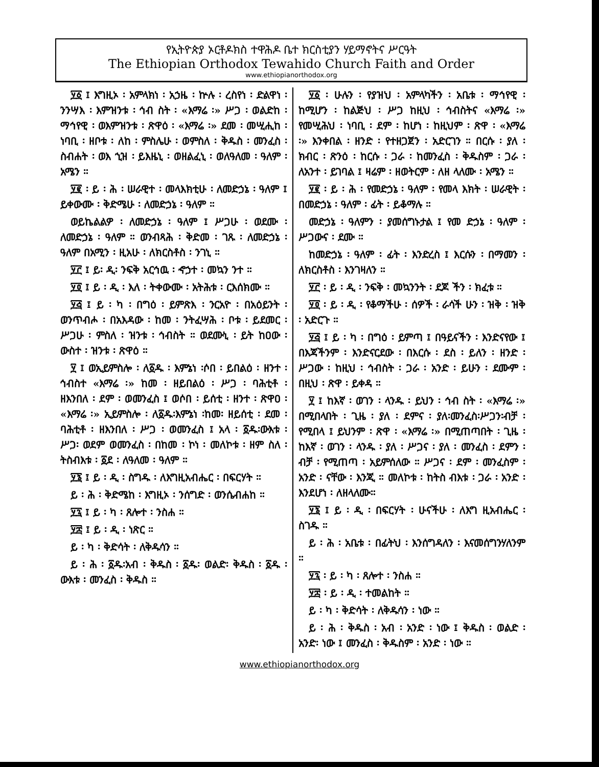የኢትዮጵያ ኦርቶዶክስ ተዋሕዶ ቤተ ክርስቲያን ሃይማኖትና ሥርዓት
The Ethiopian Orthodox Tewahido Church Faith and Order
www.ethiopianorthodox.org
፶፩ ፤ እግዚኦ ፡ አምላክነ ፡ አኃዜ ፡ ኵሉ ፡ ረስየነ ፡ ድልዋነ ፡ ንንሣእ ፡ እምዝንቱ ፡ ኅብ ስት ፡ «እማሬ ፡» ሥጋ ፡ ወልድከ ፡ ማኅየዊ ፡ ወእምዝንቱ ፡ ጽዋዕ ፡ «እማሬ ፡» ደመ ፡ መሢሒከ ፡ ነባቢ ፡ ዘቦቱ ፡ ለከ ፡ ምስሌሁ ፡ ወምስለ ፡ ቅዱስ ፡ መንፈስ ፡ ስብሐት ፡ ወእ ኂዝ ፡ ይእዜኒ ፡ ወዘልፈኒ ፡ ወለዓለመ ፡ ዓለም ፡ አሜን ።
፶፪ ፡ ይ ፡ ሕ ፡ ሠራዊተ ፡ መላእክቲሁ ፡ ለመድኃኔ ፡ ዓለም ፤ ይቀውሙ ፡ ቅድሜሁ ፡ ለመድኃኔ ፡ ዓለም ።
ወይኬልልዎ ፡ ለመድኃኔ ፡ ዓለም ፤ ሥጋሁ ፡ ወደሙ ፡ ለመድኃኔ ፡ ዓለም ። ወንብጻሕ ፡ ቅድመ ፡ ገጹ ፡ ለመድኃኔ ፡ዓለም በአሚን ፡ ዚአሁ ፡ ለክርስቶስ ፡ ንገኒ ።
፶፫ ፤ ይ፡ ዲ፡ ንፍቅ አርኅዉ ፡ ኆኃተ ፡ መኳን ንተ ።
፶፬ ፤ ይ ፡ ዲ ፡ እለ ፡ ትቀውሙ ፡ አትሕቱ ፡ ርእሰክሙ ።
፶፭ ፤ ይ ፡ ካ ፡ በግዕ ፡ ይምጽእ ፡ ንርአዮ ፡ በአዕይንት ፡ ወንጥብሖ ፡ በአእዳው ፡ ከመ ፡ ንትፈሣሕ ፡ ቦቱ ፡ ይደመር ፡ ሥጋሁ ፡ ምስለ ፡ ዝንቱ ፡ ኅብስት ። ወደሙኒ ፡ ይት ከዐው ፡ ውስተ ፡ ዝንቱ ፡ ጽዋዕ ።
፶ ፤ ወኢይምስሎ ፡ ለ፩ዱ ፡ እምኔነ ፡ሶበ ፡ ይበልዕ ፡ ዘንተ ፡ ኅብስተ «እማሬ ፡» ከመ ፡ ዘይበልዕ ፡ ሥጋ ፡ ባሕቲቶ ፡ ዘእንበለ ፡ ደም ፡ ወመንፈስ ፤ ወሶበ ፡ ይሰቲ ፡ ዘንተ ፡ ጽዋዐ ፡ «እማሬ ፡» ኢይምስሎ ፡ ለ፩ዱ፡እምኔነ ፡ከመ፡ ዘይሰቲ ፡ ደመ ፡ ባሕቲቶ ፡ ዘእንበለ ፡ ሥጋ ፡ ወመንፈስ ፤ አላ ፡ ፩ዱ፡ውእቱ ፡ ሥጋ፡ ወደም ወመንፈስ ፡ በከመ ፡ ኮነ ፡ መለኮቱ ፡ ዘም ስለ ፡ ትስብእቱ ፡ ፩ደ ፡ ለዓለመ ፡ ዓለም ።
፶፮ ፤ ይ ፡ ዲ ፡ ስግዱ ፡ ለእግዚአብሔር ፡ በፍርሃት ።
ይ ፡ ሕ ፡ ቅድሜከ ፡ እግዚኦ ፡ ንሰግድ ፡ ወንሴብሐከ ።
፶፯ ፤ ይ ፡ ካ ፡ ጸሎተ ፡ ንስሐ ።
፶፰ ፤ ይ ፡ ዲ ፡ ነጽር ።
ይ ፡ ካ ፡ ቅድሳት ፡ ለቅዱሳን ።
ይ ፡ ሕ ፡ ፩ዱ፡አብ ፡ ቅዱስ ፡ ፩ዱ፡ ወልድ፡ ቅዱስ ፡ ፩ዱ ፡ ውእቱ ፡ መንፈስ ፡ ቅዱስ ።
፶፩ ፡ ሁሉን ፡ የያዝህ ፡ አምላካችን ፡ አቤቱ ፡ ማኅየዊ ፡ ከሚሆን ፡ ከልጅህ ፡ ሥጋ ከዚህ ፡ ኅብስትና «እማሬ ፡» የመሢሕህ ፡ ነባቢ ፡ ደም ፡ ከሆነ ፡ ከዚህም ፡ ጽዋ ፡ «እማሬ ፡» እንቀበል ፡ ዘንድ ፡ የተዘጋጀን ፡ አድርገን ። በርሱ ፡ ያለ ፡ ክብር ፡ ጽንዕ ፡ ከርሱ ፡ ጋራ ፡ ከመንፈስ ፡ ቅዱስም ፡ ጋራ ፡ ለአንተ ፡ ይገባል ፤ ዛሬም ፡ ዘወትርም ፡ ለዘ ላለሙ ፡ አሜን ።
፶፪ ፡ ይ ፡ ሕ ፡ የመድኃኔ ፡ ዓለም ፡ የመላ እክት ፡ ሠራዊት ፡ በመድኃኔ ፡ ዓለም ፡ ፊት ፡ ይቆማሉ ።
መድኃኔ ፡ ዓለምን ፡ ያመሰግኑታል ፤ የመ ድኃኔ ፡ ዓለም ፡ ሥጋውና ፡ ደሙ ።
ከመድኃኔ ፡ ዓለም ፡ ፊት ፡ እንድረስ ፤ እርሱን ፡ በማመን ፡ ለክርስቶስ ፡ እንገዛለን ።
፶፫ ፡ ይ ፡ ዲ ፡ ንፍቅ ፡ መኳንንት ፡ ደጆ ችን ፡ ክፈቱ ።
፶፬ ፡ ይ ፡ ዲ ፡ የቆማችሁ ፡ ሰዎች ፡ ራሳች ሁን ፡ ዝቅ ፡ ዝቅ ፡ አድርጉ ።
፶፭ ፤ ይ ፡ ካ ፡ በግዕ ፡ ይምጣ ፤ በዓይናችን ፡ እንድናየው ፤ በእጃችንም ፡ እንድናርደው ፡ በእርሱ ፡ ደስ ፡ ይለን ፡ ዘንድ ፡ ሥጋው ፡ ከዚህ ፡ ኅብስት ፡ ጋራ ፡ አንድ ፡ ይሁን ፡ ደሙም ፡ በዚህ ፡ ጽዋ ፡ ይቀዳ ።
፶ ፤ ከእኛ ፡ ወገን ፡ ላንዱ ፡ ይህን ፡ ኅብ ስት ፡ «እማሬ ፡» በሚበላበት ፡ ጊዜ ፡ ያለ ፡ ደምና ፡ ያለ፡መንፈስ፡ሥጋን፡ብቻ ፡ የሚበላ ፤ ይህንም ፡ ጽዋ ፡ «እማሬ ፡» በሚጠጣበት ፡ ጊዜ ፡ ከእኛ ፡ ወገን ፡ ላንዱ ፡ ያለ ፡ ሥጋና ፡ ያለ ፡ መንፈስ ፡ ደምን ፡ ብቻ ፡ የሚጠጣ ፡ አይምሰለው ። ሥጋና ፡ ደም ፡ መንፈስም ፡ አንድ ፡ ናቸው ፡ እንጂ ። መለኮቱ ፡ ከትስ ብእቱ ፡ ጋራ ፡ አንድ ፡ እንደሆነ ፡ ለዘላለሙ።
፶፮ ፤ ይ ፡ ዲ ፡ በፍርሃት ፡ ሁናችሁ ፡ ለእግ ዚአብሔር ፡ ስገዱ ።
ይ ፡ ሕ ፡ አቤቱ ፡ በፊትህ ፡ እንሰግዳለን ፡ እናመሰግንሃለንም ።
፶፯ ፡ ይ ፡ ካ ፡ ጸሎተ ፡ ንስሐ ።
፶፰ ፡ ይ ፡ ዲ ፡ ተመልከት ።
ይ ፡ ካ ፡ ቅድሳት ፡ ለቅዱሳን ፡ ነው ።
ይ ፡ ሕ ፡ ቅዱስ ፡ አብ ፡ አንድ ፡ ነው ፤ ቅዱስ ፡ ወልድ ፡ አንድ፡ ነው ፤ መንፈስ ፡ ቅዱስም ፡ አንድ ፡ ነው ።
www.ethiopianorthodox.org